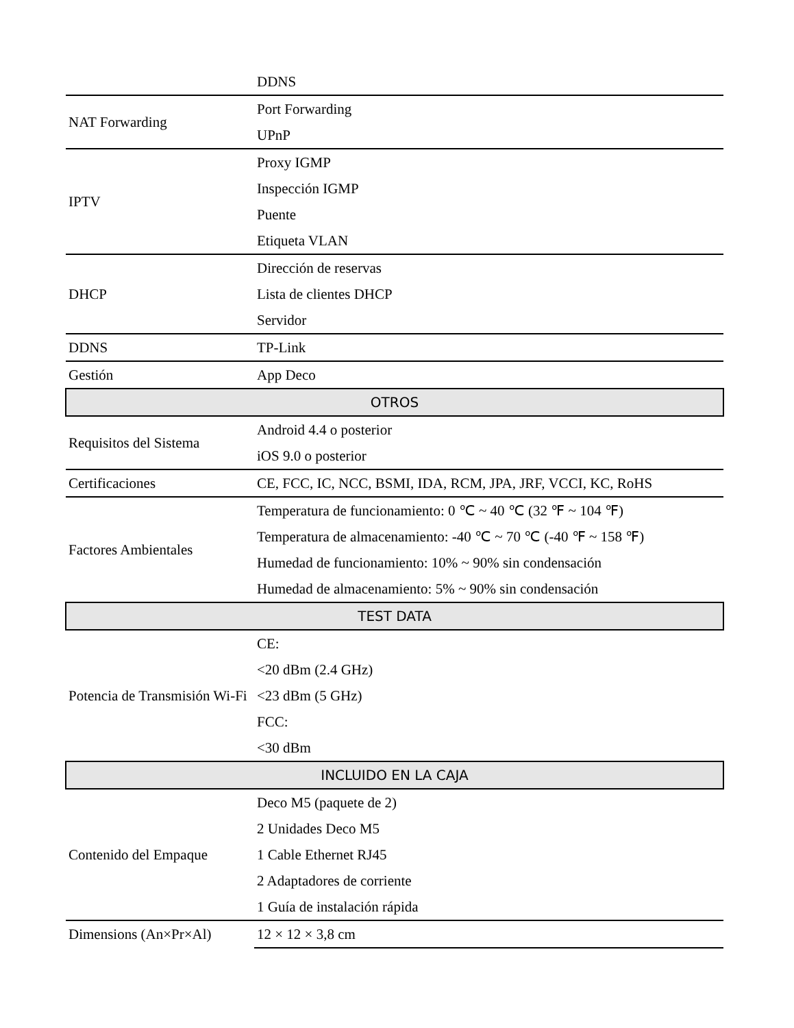| | DDNS |
| NAT Forwarding | Port Forwarding UPnP |
| IPTV | Proxy IGMP Inspección IGMP Puente Etiqueta VLAN |
| DHCP | Dirección de reservas Lista de clientes DHCP Servidor |
| DDNS | TP-Link |
| Gestión | App Deco |
| OTROS | |
| Requisitos del Sistema | Android 4.4 o posterior iOS 9.0 o posterior |
| Certificaciones | CE, FCC, IC, NCC, BSMI, IDA, RCM, JPA, JRF, VCCI, KC, RoHS |
| Factores Ambientales | Temperatura de funcionamiento: 0 ℃ ~ 40 ℃ (32 ℉ ~ 104 ℉) Temperatura de almacenamiento: -40 ℃ ~ 70 ℃ (-40 ℉ ~ 158 ℉) Humedad de funcionamiento: 10% ~ 90% sin condensación Humedad de almacenamiento: 5% ~ 90% sin condensación |
| TEST DATA | |
| Potencia de Transmisión Wi-Fi | CE: <20 dBm (2.4 GHz) <23 dBm (5 GHz) FCC: <30 dBm |
| INCLUIDO EN LA CAJA | |
| Contenido del Empaque | Deco M5 (paquete de 2) 2 Unidades Deco M5 1 Cable Ethernet RJ45 2 Adaptadores de corriente 1 Guía de instalación rápida |
| Dimensions (An×Pr×Al) | 12 × 12 × 3,8 cm |